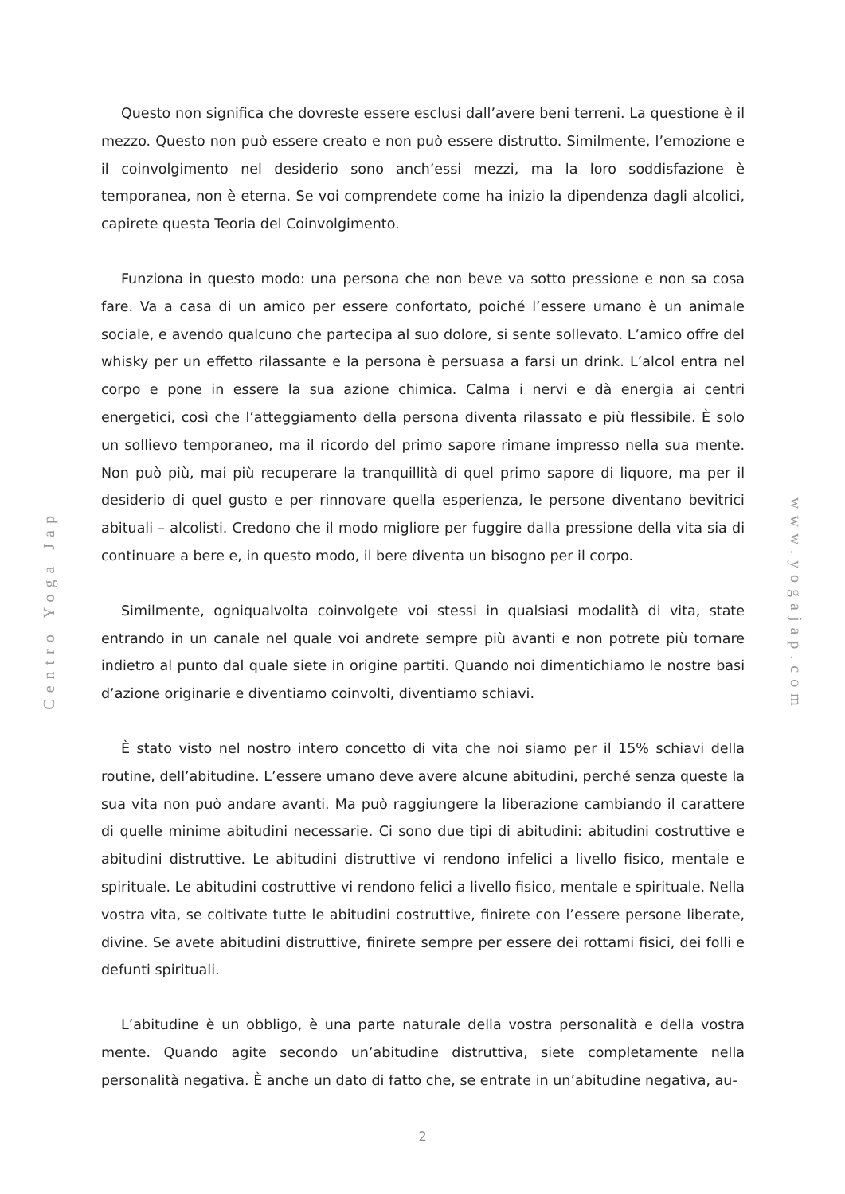Centro Yoga Jap
Questo non significa che dovreste essere esclusi dall’avere beni terreni. La questione è il mezzo. Questo non può essere creato e non può essere distrutto. Similmente, l’emozione e il coinvolgimento nel desiderio sono anch’essi mezzi, ma la loro soddisfazione è temporanea, non è eterna. Se voi comprendete come ha inizio la dipendenza dagli alcolici, capirete questa Teoria del Coinvolgimento.
Funziona in questo modo: una persona che non beve va sotto pressione e non sa cosa fare. Va a casa di un amico per essere confortato, poiché l’essere umano è un animale sociale, e avendo qualcuno che partecipa al suo dolore, si sente sollevato. L’amico offre del whisky per un effetto rilassante e la persona è persuasa a farsi un drink. L’alcol entra nel corpo e pone in essere la sua azione chimica. Calma i nervi e dà energia ai centri energetici, così che l’atteggiamento della persona diventa rilassato e più flessibile. È solo un sollievo temporaneo, ma il ricordo del primo sapore rimane impresso nella sua mente. Non può più, mai più recuperare la tranquillità di quel primo sapore di liquore, ma per il desiderio di quel gusto e per rinnovare quella esperienza, le persone diventano bevitrici abituali – alcolisti. Credono che il modo migliore per fuggire dalla pressione della vita sia di continuare a bere e, in questo modo, il bere diventa un bisogno per il corpo.
Similmente, ogniqualvolta coinvolgete voi stessi in qualsiasi modalità di vita, state entrando in un canale nel quale voi andrete sempre più avanti e non potrete più tornare indietro al punto dal quale siete in origine partiti. Quando noi dimentichiamo le nostre basi d’azione originarie e diventiamo coinvolti, diventiamo schiavi.
È stato visto nel nostro intero concetto di vita che noi siamo per il 15% schiavi della routine, dell’abitudine. L’essere umano deve avere alcune abitudini, perché senza queste la sua vita non può andare avanti. Ma può raggiungere la liberazione cambiando il carattere di quelle minime abitudini necessarie. Ci sono due tipi di abitudini: abitudini costruttive e abitudini distruttive. Le abitudini distruttive vi rendono infelici a livello fisico, mentale e spirituale. Le abitudini costruttive vi rendono felici a livello fisico, mentale e spirituale. Nella vostra vita, se coltivate tutte le abitudini costruttive, finirete con l’essere persone liberate, divine. Se avete abitudini distruttive, finirete sempre per essere dei rottami fisici, dei folli e defunti spirituali.
L’abitudine è un obbligo, è una parte naturale della vostra personalità e della vostra mente. Quando agite secondo un’abitudine distruttiva, siete completamente nella personalità negativa. È anche un dato di fatto che, se entrate in un’abitudine negativa, au-
www.yogajap.com
2